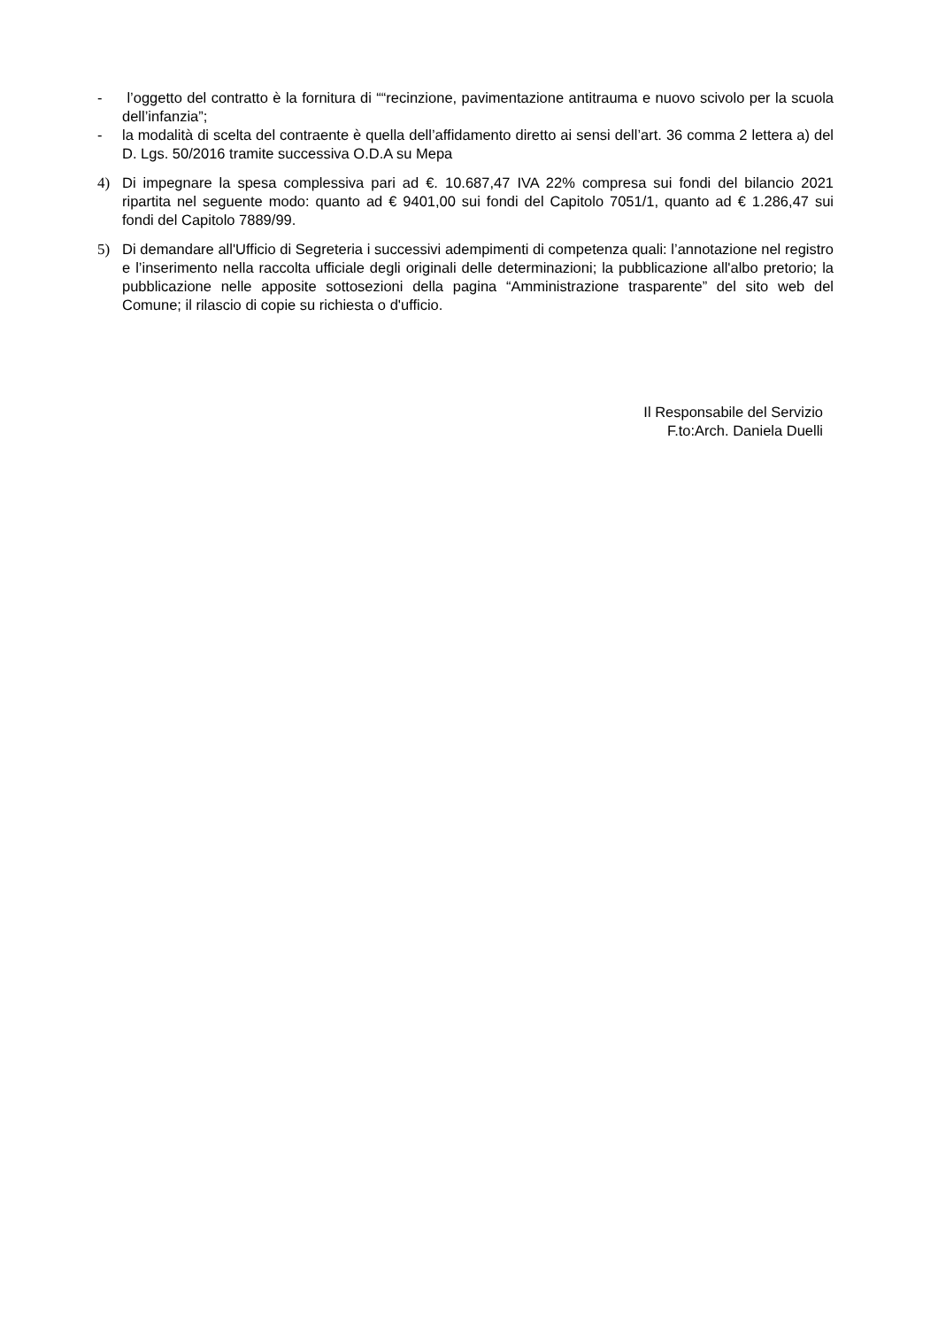- l’oggetto del contratto è la fornitura di ““recinzione, pavimentazione antitrauma e nuovo scivolo per la scuola dell’infanzia”;
- la modalità di scelta del contraente è quella dell’affidamento diretto ai sensi dell’art. 36 comma 2 lettera a) del D. Lgs. 50/2016 tramite successiva O.D.A su Mepa
4) Di impegnare la spesa complessiva pari ad €. 10.687,47 IVA 22% compresa sui fondi del bilancio 2021 ripartita nel seguente modo: quanto ad € 9401,00 sui fondi del Capitolo 7051/1, quanto ad € 1.286,47 sui fondi del Capitolo 7889/99.
5) Di demandare all'Ufficio di Segreteria i successivi adempimenti di competenza quali: l’annotazione nel registro e l’inserimento nella raccolta ufficiale degli originali delle determinazioni; la pubblicazione all'albo pretorio; la pubblicazione nelle apposite sottosezioni della pagina “Amministrazione trasparente” del sito web del Comune; il rilascio di copie su richiesta o d'ufficio.
Il Responsabile del Servizio
F.to:Arch. Daniela Duelli